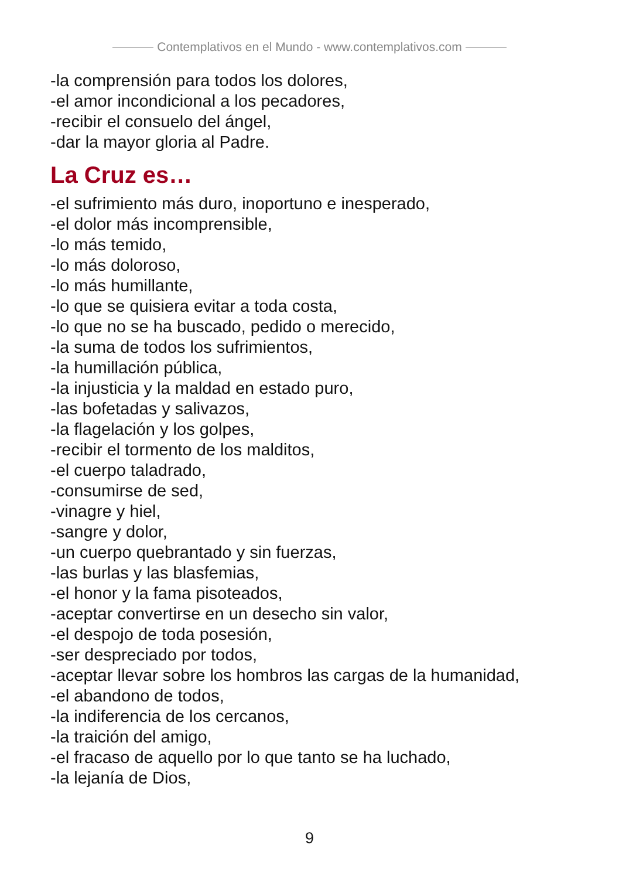Contemplativos en el Mundo - www.contemplativos.com
-la comprensión para todos los dolores,
-el amor incondicional a los pecadores,
-recibir el consuelo del ángel,
-dar la mayor gloria al Padre.
La Cruz es…
-el sufrimiento más duro, inoportuno e inesperado,
-el dolor más incomprensible,
-lo más temido,
-lo más doloroso,
-lo más humillante,
-lo que se quisiera evitar a toda costa,
-lo que no se ha buscado, pedido o merecido,
-la suma de todos los sufrimientos,
-la humillación pública,
-la injusticia y la maldad en estado puro,
-las bofetadas y salivazos,
-la flagelación y los golpes,
-recibir el tormento de los malditos,
-el cuerpo taladrado,
-consumirse de sed,
-vinagre y hiel,
-sangre y dolor,
-un cuerpo quebrantado y sin fuerzas,
-las burlas y las blasfemias,
-el honor y la fama pisoteados,
-aceptar convertirse en un desecho sin valor,
-el despojo de toda posesión,
-ser despreciado por todos,
-aceptar llevar sobre los hombros las cargas de la humanidad,
-el abandono de todos,
-la indiferencia de los cercanos,
-la traición del amigo,
-el fracaso de aquello por lo que tanto se ha luchado,
-la lejanía de Dios,
9